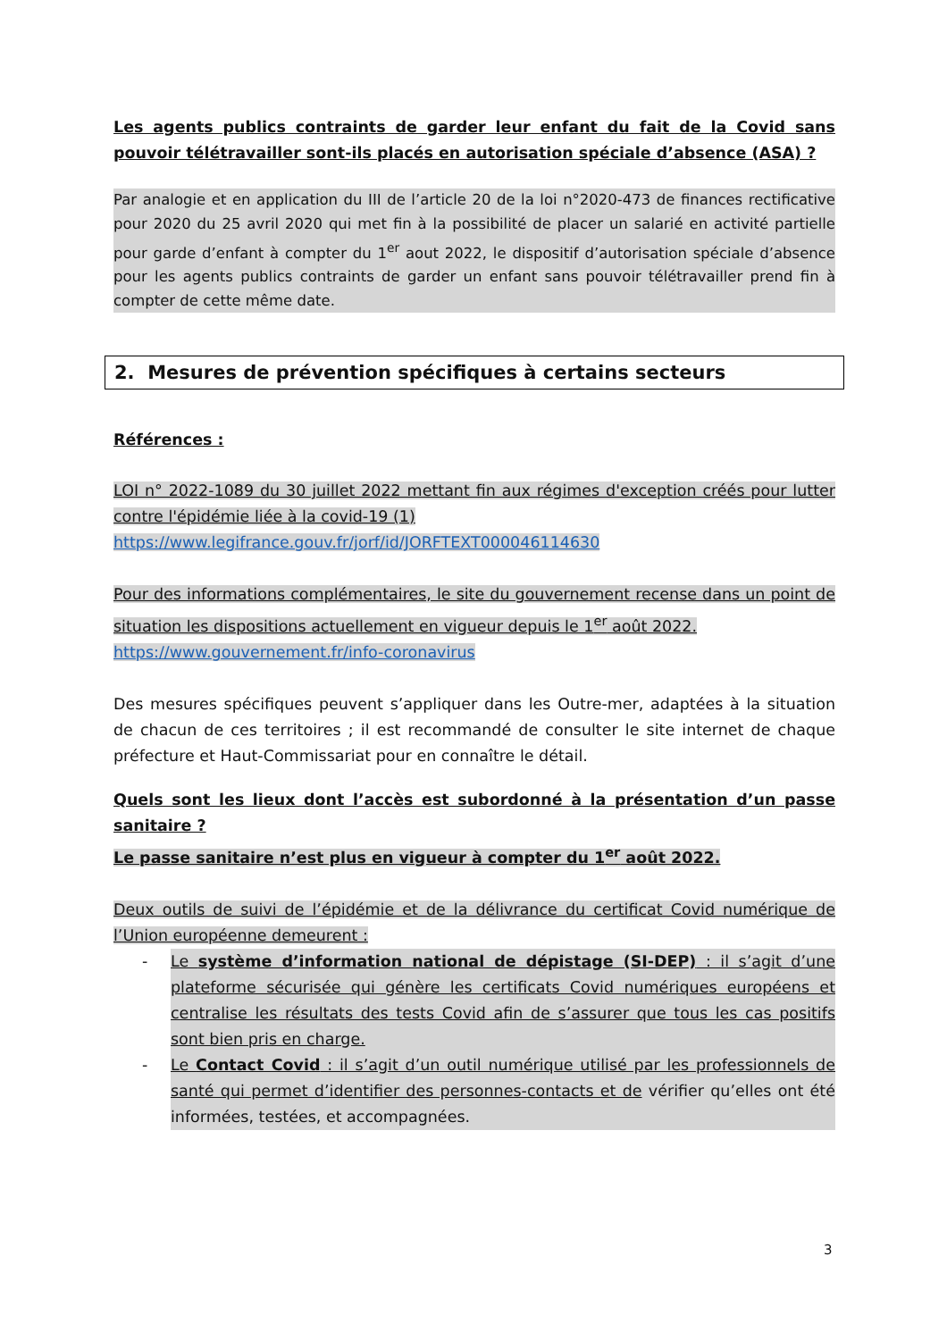Les agents publics contraints de garder leur enfant du fait de la Covid sans pouvoir télétravailler sont-ils placés en autorisation spéciale d’absence (ASA) ?
Par analogie et en application du III de l’article 20 de la loi n°2020-473 de finances rectificative pour 2020 du 25 avril 2020 qui met fin à la possibilité de placer un salarié en activité partielle pour garde d’enfant à compter du 1<sup>er</sup> aout 2022, le dispositif d’autorisation spéciale d’absence pour les agents publics contraints de garder un enfant sans pouvoir télétravailler prend fin à compter de cette même date.
2. Mesures de prévention spécifiques à certains secteurs
Références :
LOI n° 2022-1089 du 30 juillet 2022 mettant fin aux régimes d'exception créés pour lutter contre l'épidémie liée à la covid-19 (1)
https://www.legifrance.gouv.fr/jorf/id/JORFTEXT000046114630
Pour des informations complémentaires, le site du gouvernement recense dans un point de situation les dispositions actuellement en vigueur depuis le 1<sup>er</sup> août 2022.
https://www.gouvernement.fr/info-coronavirus
Des mesures spécifiques peuvent s’appliquer dans les Outre-mer, adaptées à la situation de chacun de ces territoires ; il est recommandé de consulter le site internet de chaque préfecture et Haut-Commissariat pour en connaître le détail.
Quels sont les lieux dont l’accès est subordonné à la présentation d’un passe sanitaire ?
Le passe sanitaire n’est plus en vigueur à compter du 1<sup>er</sup> août 2022.
Deux outils de suivi de l’épidémie et de la délivrance du certificat Covid numérique de l’Union européenne demeurent :
- Le système d’information national de dépistage (SI-DEP) : il s’agit d’une plateforme sécurisée qui génère les certificats Covid numériques européens et centralise les résultats des tests Covid afin de s’assurer que tous les cas positifs sont bien pris en charge.
- Le Contact Covid : il s’agit d’un outil numérique utilisé par les professionnels de santé qui permet d’identifier des personnes-contacts et de vérifier qu’elles ont été informées, testées, et accompagnées.
3